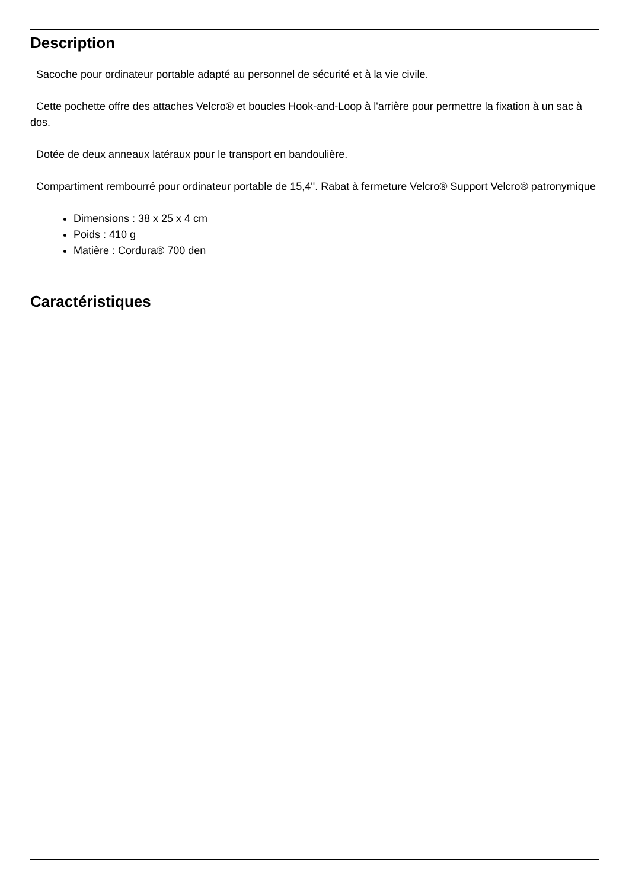Description
Sacoche pour ordinateur portable adapté au personnel de sécurité et à la vie civile.
Cette pochette offre des attaches Velcro® et boucles Hook-and-Loop à l'arrière pour permettre la fixation à un sac à dos.
Dotée de deux anneaux latéraux pour le transport en bandoulière.
Compartiment rembourré pour ordinateur portable de 15,4''. Rabat à fermeture Velcro® Support Velcro® patronymique
Dimensions : 38 x 25 x 4 cm
Poids : 410 g
Matière : Cordura® 700 den
Caractéristiques